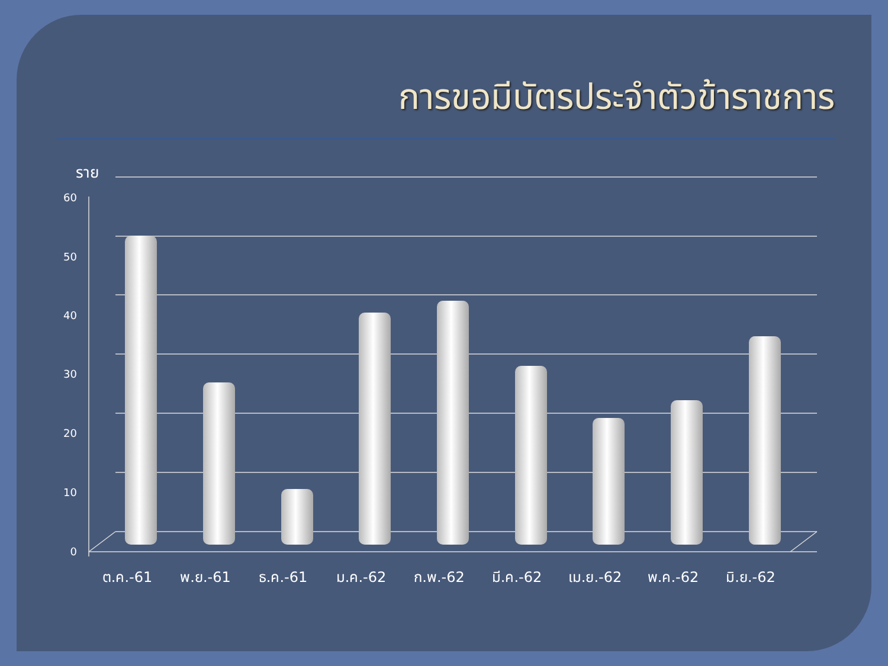การขอมีบัตรประจำตัวข้าราชการ
60
50
40
30
20
10
0
ราย
ต.ค.-61
พ.ย.-61
ธ.ค.-61
ม.ค.-62
ก.พ.-62
มี.ค.-62
เม.ย.-62
พ.ค.-62
มิ.ย.-62